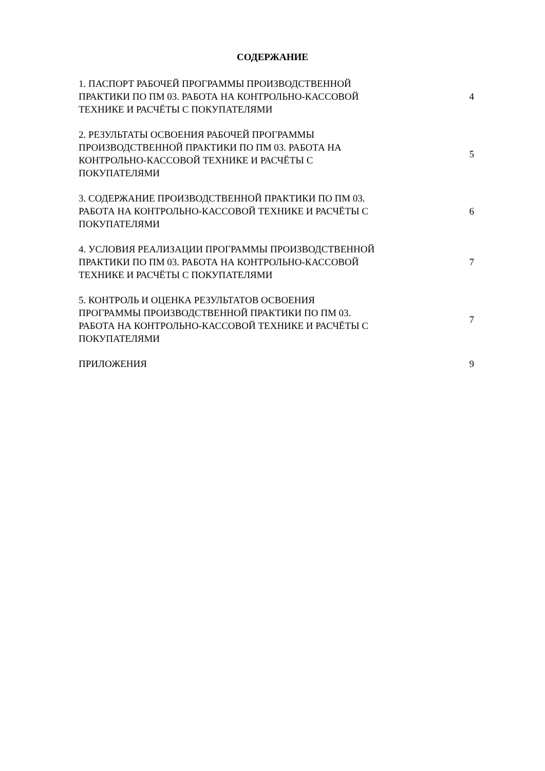СОДЕРЖАНИЕ
1. ПАСПОРТ РАБОЧЕЙ ПРОГРАММЫ ПРОИЗВОДСТВЕННОЙ
ПРАКТИКИ ПО ПМ 03. РАБОТА НА КОНТРОЛЬНО-КАССОВОЙ
ТЕХНИКЕ И РАСЧЁТЫ С ПОКУПАТЕЛЯМИ
4
2. РЕЗУЛЬТАТЫ ОСВОЕНИЯ РАБОЧЕЙ ПРОГРАММЫ
ПРОИЗВОДСТВЕННОЙ ПРАКТИКИ ПО ПМ 03. РАБОТА НА
КОНТРОЛЬНО-КАССОВОЙ ТЕХНИКЕ И РАСЧЁТЫ С
ПОКУПАТЕЛЯМИ
5
3. СОДЕРЖАНИЕ ПРОИЗВОДСТВЕННОЙ ПРАКТИКИ ПО ПМ 03.
РАБОТА НА КОНТРОЛЬНО-КАССОВОЙ ТЕХНИКЕ И РАСЧЁТЫ С
ПОКУПАТЕЛЯМИ
6
4. УСЛОВИЯ РЕАЛИЗАЦИИ ПРОГРАММЫ ПРОИЗВОДСТВЕННОЙ
ПРАКТИКИ ПО ПМ 03. РАБОТА НА КОНТРОЛЬНО-КАССОВОЙ
ТЕХНИКЕ И РАСЧЁТЫ С ПОКУПАТЕЛЯМИ
7
5. КОНТРОЛЬ И ОЦЕНКА РЕЗУЛЬТАТОВ ОСВОЕНИЯ
ПРОГРАММЫ ПРОИЗВОДСТВЕННОЙ ПРАКТИКИ ПО ПМ 03.
РАБОТА НА КОНТРОЛЬНО-КАССОВОЙ ТЕХНИКЕ И РАСЧЁТЫ С
ПОКУПАТЕЛЯМИ
7
ПРИЛОЖЕНИЯ 9